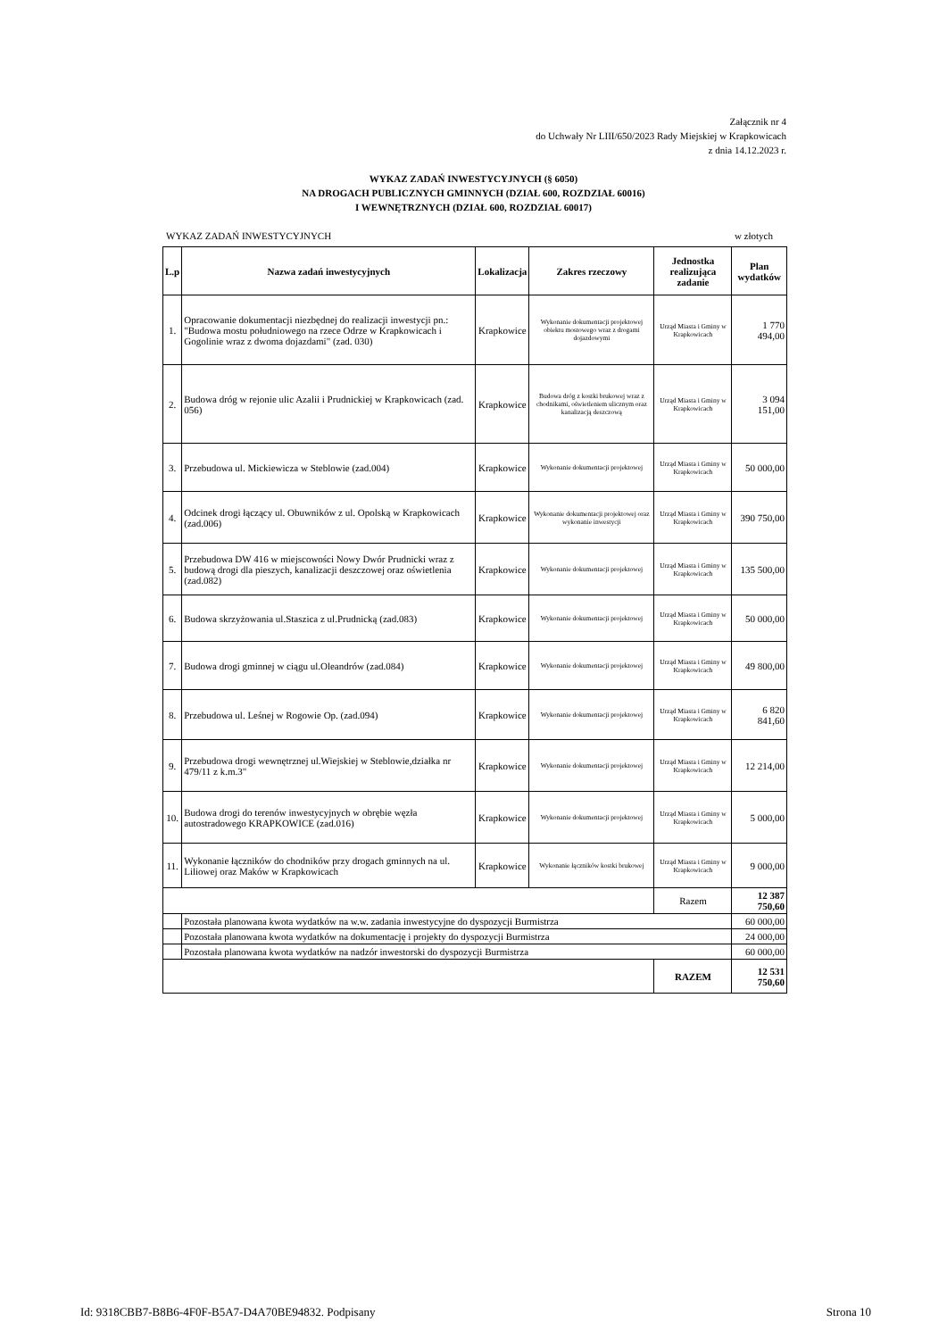Załącznik nr 4
do Uchwały Nr LIII/650/2023 Rady Miejskiej w Krapkowicach
z dnia 14.12.2023 r.
WYKAZ ZADAŃ INWESTYCYJNYCH (§ 6050)
NA DROGACH PUBLICZNYCH GMINNYCH (DZIAŁ 600, ROZDZIAŁ 60016)
I WEWNĘTRZNYCH (DZIAŁ 600, ROZDZIAŁ 60017)
WYKAZ ZADAŃ INWESTYCYJNYCH w złotych
| L.p | Nazwa zadań inwestycyjnych | Lokalizacja | Zakres rzeczowy | Jednostka realizująca zadanie | Plan wydatków |
| --- | --- | --- | --- | --- | --- |
| 1. | Opracowanie dokumentacji niezbędnej do realizacji inwestycji pn.: "Budowa mostu południowego na rzece Odrze w Krapkowicach i Gogolinie wraz z dwoma dojazdami" (zad. 030) | Krapkowice | Wykonanie dokumentacji projektowej obiektu mostowego wraz z drogami dojazdowymi | Urząd Miasta i Gminy w Krapkowicach | 1 770 494,00 |
| 2. | Budowa dróg w rejonie ulic Azalii i Prudnickiej w Krapkowicach (zad. 056) | Krapkowice | Budowa dróg z kostki brukowej wraz z chodnikami, oświetleniem ulicznym oraz kanalizacją deszczową | Urząd Miasta i Gminy w Krapkowicach | 3 094 151,00 |
| 3. | Przebudowa ul. Mickiewicza w Steblowie (zad.004) | Krapkowice | Wykonanie dokumentacji projektowej | Urząd Miasta i Gminy w Krapkowicach | 50 000,00 |
| 4. | Odcinek drogi łączący ul. Obuwników z ul. Opolską w Krapkowicach (zad.006) | Krapkowice | Wykonanie dokumentacji projektowej oraz wykonanie inwestycji | Urząd Miasta i Gminy w Krapkowicach | 390 750,00 |
| 5. | Przebudowa DW 416 w miejscowości Nowy Dwór Prudnicki wraz z budową drogi dla pieszych, kanalizacji deszczowej oraz oświetlenia (zad.082) | Krapkowice | Wykonanie dokumentacji projektowej | Urząd Miasta i Gminy w Krapkowicach | 135 500,00 |
| 6. | Budowa skrzyżowania ul.Staszica z ul.Prudnicką (zad.083) | Krapkowice | Wykonanie dokumentacji projektowej | Urząd Miasta i Gminy w Krapkowicach | 50 000,00 |
| 7. | Budowa drogi gminnej w ciągu ul.Oleandrów (zad.084) | Krapkowice | Wykonanie dokumentacji projektowej | Urząd Miasta i Gminy w Krapkowicach | 49 800,00 |
| 8. | Przebudowa ul. Leśnej w Rogowie Op. (zad.094) | Krapkowice | Wykonanie dokumentacji projektowej | Urząd Miasta i Gminy w Krapkowicach | 6 820 841,60 |
| 9. | Przebudowa drogi wewnętrznej ul.Wiejskiej w Steblowie,działka nr 479/11 z k.m.3" | Krapkowice | Wykonanie dokumentacji projektowej | Urząd Miasta i Gminy w Krapkowicach | 12 214,00 |
| 10. | Budowa drogi do terenów inwestycyjnych w obrębie węzła autostradowego KRAPKOWICE (zad.016) | Krapkowice | Wykonanie dokumentacji projektowej | Urząd Miasta i Gminy w Krapkowicach | 5 000,00 |
| 11. | Wykonanie łączników do chodników przy drogach gminnych na ul. Liliowej oraz Maków w Krapkowicach | Krapkowice | Wykonanie łączników kostki brukowej | Urząd Miasta i Gminy w Krapkowicach | 9 000,00 |
| | | | | Razem | 12 387 750,60 |
| | Pozostała planowana kwota wydatków na w.w. zadania inwestycyjne do dyspozycji Burmistrza | | | | 60 000,00 |
| | Pozostała planowana kwota wydatków na dokumentację i projekty do dyspozycji Burmistrza | | | | 24 000,00 |
| | Pozostała planowana kwota wydatków na nadzór inwestorski do dyspozycji Burmistrza | | | | 60 000,00 |
| | | | | RAZEM | 12 531 750,60 |
Id: 9318CBB7-B8B6-4F0F-B5A7-D4A70BE94832. Podpisany Strona 10